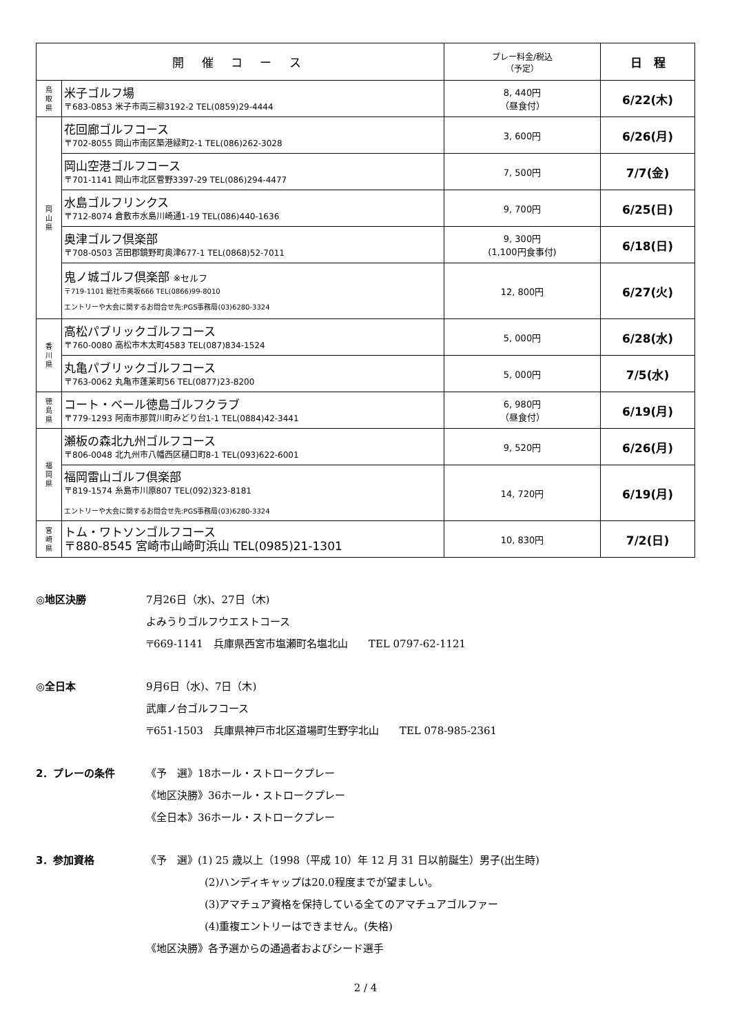| 開 催 コ ー ス | | プレー料金/税込 （予定） | 日 程 |
| --- | --- | --- | --- |
| 鳥 取 県 | 米子ゴルフ場 〒683-0853 米子市両三柳3192-2 TEL(0859)29-4444 | 8, 440円 （昼食付） | 6/22(木) |
| 岡 山 県 | 花回廊ゴルフコース 〒702-8055 岡山市南区築港緑町2-1 TEL(086)262-3028 | 3, 600円 | 6/26(月) |
| | 岡山空港ゴルフコース 〒701-1141 岡山市北区菅野3397-29 TEL(086)294-4477 | 7, 500円 | 7/7(金) |
| | 水島ゴルフリンクス 〒712-8074 倉敷市水島川崎通1-19 TEL(086)440-1636 | 9, 700円 | 6/25(日) |
| | 奥津ゴルフ倶楽部 〒708-0503 苫田郡鏡野町奥津677-1 TEL(0868)52-7011 | 9, 300円 (1,100円食事付) | 6/18(日) |
| | 鬼ノ城ゴルフ倶楽部 ※セルフ 〒719-1101 総社市奥坂666 TEL(0866)99-8010 エントリーや大会に関するお問合せ先:PGS事務局(03)6280-3324 | 12, 800円 | 6/27(火) |
| 香 川 県 | 高松パブリックゴルフコース 〒760-0080 高松市木太町4583 TEL(087)834-1524 | 5, 000円 | 6/28(水) |
| | 丸亀パブリックゴルフコース 〒763-0062 丸亀市蓬莱町56 TEL(0877)23-8200 | 5, 000円 | 7/5(水) |
| 徳 島 県 | コート・ベール徳島ゴルフクラブ 〒779-1293 阿南市那賀川町みどり台1-1 TEL(0884)42-3441 | 6, 980円 （昼食付） | 6/19(月) |
| 福 岡 県 | 瀬板の森北九州ゴルフコース 〒806-0048 北九州市八幡西区樋口町8-1 TEL(093)622-6001 | 9, 520円 | 6/26(月) |
| | 福岡雷山ゴルフ倶楽部 〒819-1574 糸島市川原807 TEL(092)323-8181 エントリーや大会に関するお問合せ先:PGS事務局(03)6280-3324 | 14, 720円 | 6/19(月) |
| 宮 崎 県 | トム・ワトソンゴルフコース 〒880-8545 宮崎市山崎町浜山 TEL(0985)21-1301 | 10, 830円 | 7/2(日) |
◎地区決勝 7月26日（水)、27日（木)
よみうりゴルフウエストコース
〒669-1141　兵庫県西宮市塩瀬町名塩北山　　TEL 0797-62-1121
◎全日本 9月6日（水)、7日（木)
武庫ノ台ゴルフコース
〒651-1503　兵庫県神戸市北区道場町生野字北山　　TEL 078-985-2361
2．プレーの条件 《予　選》18ホール・ストロークプレー
《地区決勝》36ホール・ストロークプレー
《全日本》36ホール・ストロークプレー
3．参加資格 《予　選》(1) 25 歳以上（1998（平成 10）年 12 月 31 日以前誕生）男子(出生時)
(2)ハンディキャップは20.0程度までが望ましい。
(3)アマチュア資格を保持している全てのアマチュアゴルファー
(4)重複エントリーはできません。(失格)
《地区決勝》各予選からの通過者およびシード選手
2 / 4